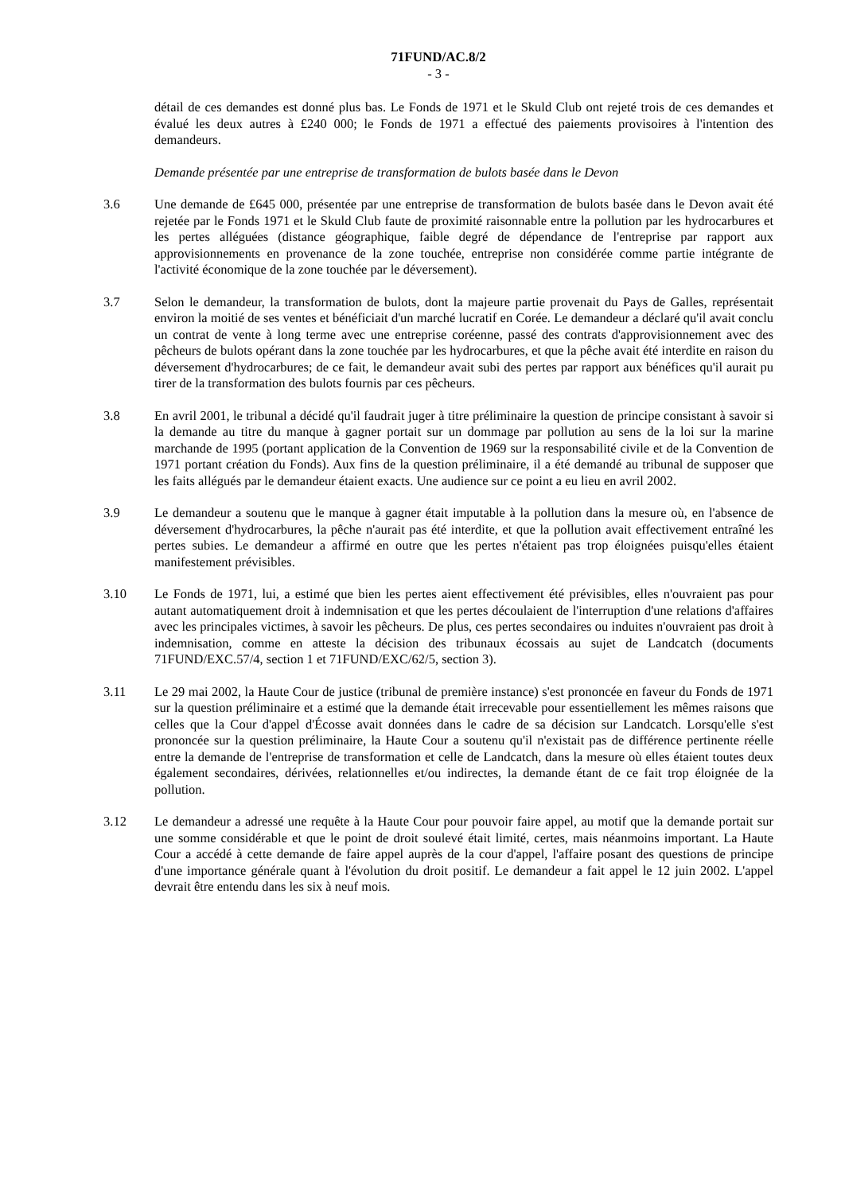71FUND/AC.8/2
- 3 -
détail de ces demandes est donné plus bas. Le Fonds de 1971 et le Skuld Club ont rejeté trois de ces demandes et évalué les deux autres à £240 000; le Fonds de 1971 a effectué des paiements provisoires à l'intention des demandeurs.
Demande présentée par une entreprise de transformation de bulots basée dans le Devon
3.6 Une demande de £645 000, présentée par une entreprise de transformation de bulots basée dans le Devon avait été rejetée par le Fonds 1971 et le Skuld Club faute de proximité raisonnable entre la pollution par les hydrocarbures et les pertes alléguées (distance géographique, faible degré de dépendance de l'entreprise par rapport aux approvisionnements en provenance de la zone touchée, entreprise non considérée comme partie intégrante de l'activité économique de la zone touchée par le déversement).
3.7 Selon le demandeur, la transformation de bulots, dont la majeure partie provenait du Pays de Galles, représentait environ la moitié de ses ventes et bénéficiait d'un marché lucratif en Corée. Le demandeur a déclaré qu'il avait conclu un contrat de vente à long terme avec une entreprise coréenne, passé des contrats d'approvisionnement avec des pêcheurs de bulots opérant dans la zone touchée par les hydrocarbures, et que la pêche avait été interdite en raison du déversement d'hydrocarbures; de ce fait, le demandeur avait subi des pertes par rapport aux bénéfices qu'il aurait pu tirer de la transformation des bulots fournis par ces pêcheurs.
3.8 En avril 2001, le tribunal a décidé qu'il faudrait juger à titre préliminaire la question de principe consistant à savoir si la demande au titre du manque à gagner portait sur un dommage par pollution au sens de la loi sur la marine marchande de 1995 (portant application de la Convention de 1969 sur la responsabilité civile et de la Convention de 1971 portant création du Fonds). Aux fins de la question préliminaire, il a été demandé au tribunal de supposer que les faits allégués par le demandeur étaient exacts. Une audience sur ce point a eu lieu en avril 2002.
3.9 Le demandeur a soutenu que le manque à gagner était imputable à la pollution dans la mesure où, en l'absence de déversement d'hydrocarbures, la pêche n'aurait pas été interdite, et que la pollution avait effectivement entraîné les pertes subies. Le demandeur a affirmé en outre que les pertes n'étaient pas trop éloignées puisqu'elles étaient manifestement prévisibles.
3.10 Le Fonds de 1971, lui, a estimé que bien les pertes aient effectivement été prévisibles, elles n'ouvraient pas pour autant automatiquement droit à indemnisation et que les pertes découlaient de l'interruption d'une relations d'affaires avec les principales victimes, à savoir les pêcheurs. De plus, ces pertes secondaires ou induites n'ouvraient pas droit à indemnisation, comme en atteste la décision des tribunaux écossais au sujet de Landcatch (documents 71FUND/EXC.57/4, section 1 et 71FUND/EXC/62/5, section 3).
3.11 Le 29 mai 2002, la Haute Cour de justice (tribunal de première instance) s'est prononcée en faveur du Fonds de 1971 sur la question préliminaire et a estimé que la demande était irrecevable pour essentiellement les mêmes raisons que celles que la Cour d'appel d'Écosse avait données dans le cadre de sa décision sur Landcatch. Lorsqu'elle s'est prononcée sur la question préliminaire, la Haute Cour a soutenu qu'il n'existait pas de différence pertinente réelle entre la demande de l'entreprise de transformation et celle de Landcatch, dans la mesure où elles étaient toutes deux également secondaires, dérivées, relationnelles et/ou indirectes, la demande étant de ce fait trop éloignée de la pollution.
3.12 Le demandeur a adressé une requête à la Haute Cour pour pouvoir faire appel, au motif que la demande portait sur une somme considérable et que le point de droit soulevé était limité, certes, mais néanmoins important. La Haute Cour a accédé à cette demande de faire appel auprès de la cour d'appel, l'affaire posant des questions de principe d'une importance générale quant à l'évolution du droit positif. Le demandeur a fait appel le 12 juin 2002. L'appel devrait être entendu dans les six à neuf mois.